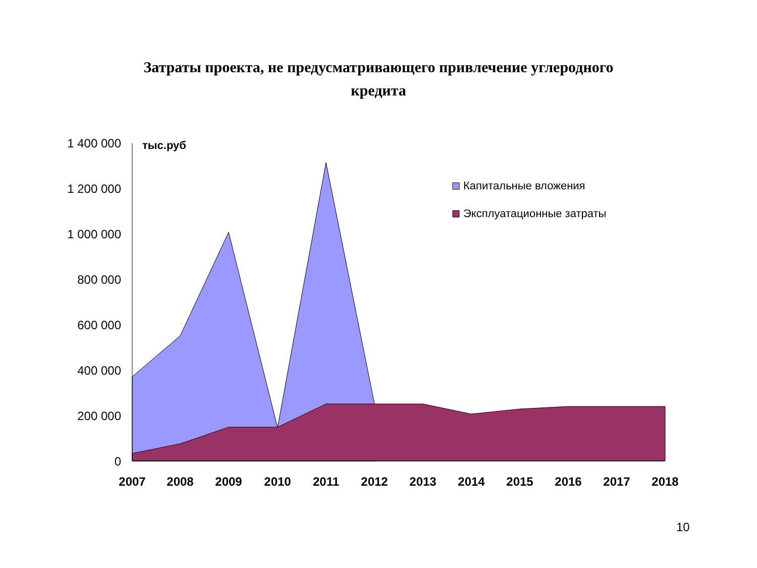Затраты проекта, не предусматривающего привлечение углеродного
кредита
0
200 000
400 000
600 000
800 000
1 000 000
1 200 000
1 400 000
тыс.руб
2007
2008
2009
2010
2011
2012
2013
2014
2015
2016
2017
2018
Капитальные вложения
Эксплуатационные затраты
10